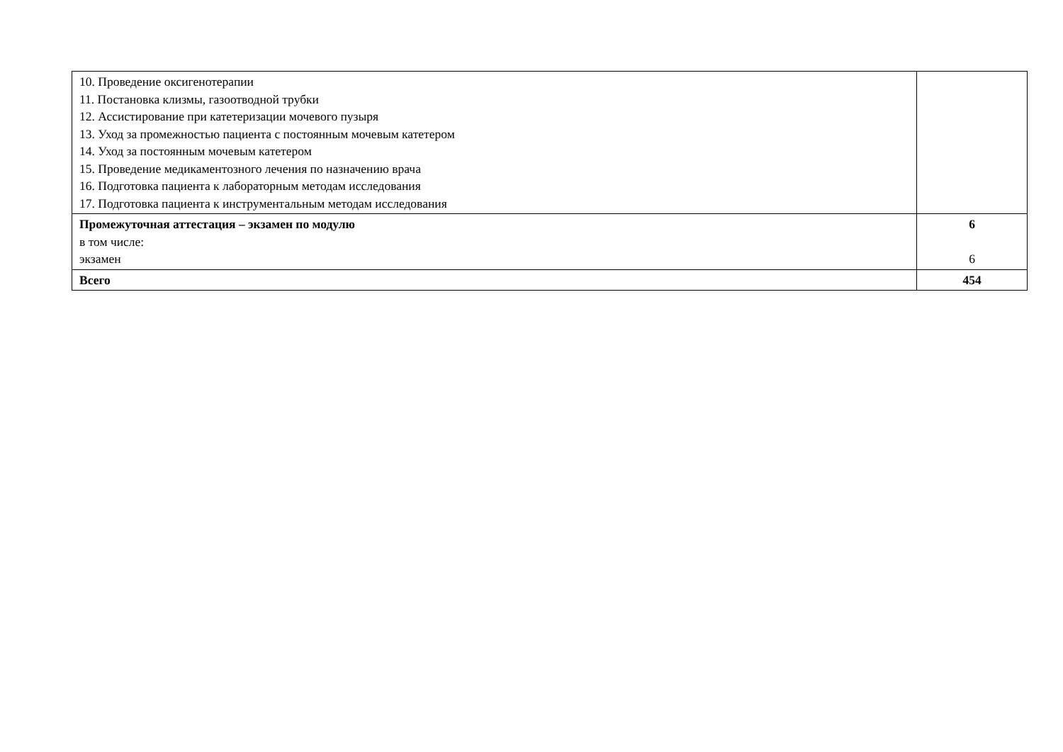| 10. Проведение оксигенотерапии 11. Постановка клизмы, газоотводной трубки 12. Ассистирование при катетеризации мочевого пузыря 13. Уход за промежностью пациента с постоянным мочевым катетером 14. Уход за постоянным мочевым катетером 15. Проведение медикаментозного лечения по назначению врача 16. Подготовка пациента к лабораторным методам исследования 17. Подготовка пациента к инструментальным методам исследования | |
| Промежуточная аттестация – экзамен по модулю в том числе: экзамен | 6 6 |
| Всего | 454 |